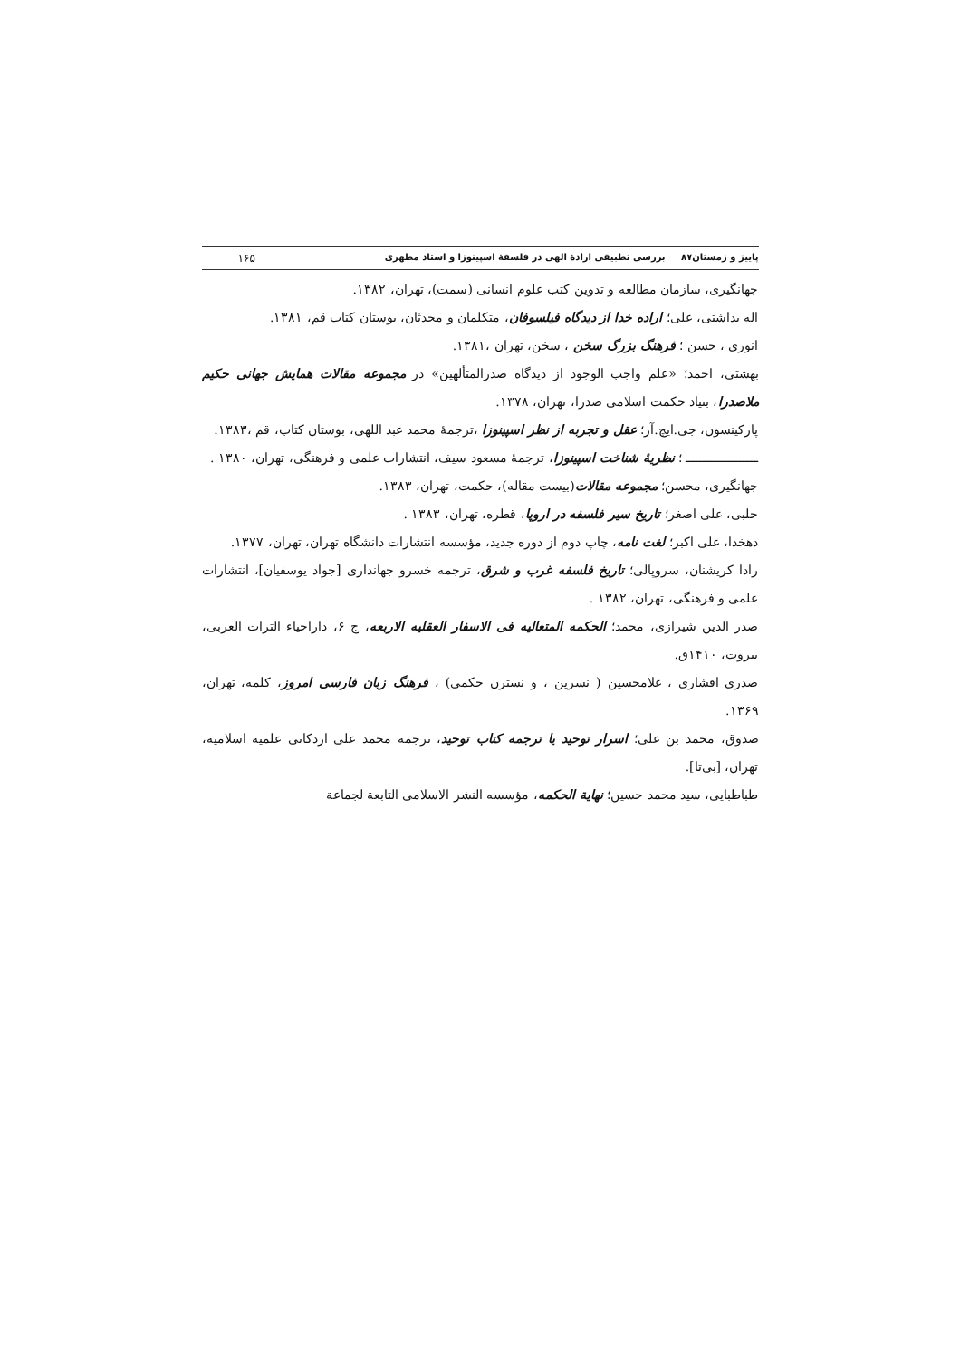پاییز و زمستان۸۷ بررسی تطبیقی ارادهٔ الهی در فلسفهٔ اسپینوزا و استاد مطهری ۱۶۵
جهانگیری، سازمان مطالعه و تدوین کتب علوم انسانی (سمت)، تهران، ۱۳۸۲.
اله بداشتی، علی؛ اراده خدا از دیدگاه فیلسوفان، متکلمان و محدثان، بوستان کتاب قم، ۱۳۸۱.
انوری ، حسن ؛ فرهنگ بزرگ سخن ، سخن، تهران ،۱۳۸۱.
بهشتی، احمد؛ «علم واجب الوجود از دیدگاه صدرالمتألهین» در مجموعه مقالات همایش جهانی حکیم ملاصدرا، بنیاد حکمت اسلامی صدرا، تهران، ۱۳۷۸.
پارکینسون، جی.ایچ.آر؛ عقل و تجربه از نظر اسپینوزا ،ترجمهٔ محمد عبد اللهی، بوستان کتاب، قم ،۱۳۸۳.
ــــــــــــــــــــ ؛ نظریهٔ شناخت اسپینوزا، ترجمهٔ مسعود سیف، انتشارات علمی و فرهنگی، تهران، ۱۳۸۰ .
جهانگیری، محسن؛ مجموعه مقالات(بیست مقاله)، حکمت، تهران، ۱۳۸۳.
حلبی، علی اصغر؛ تاریخ سیر فلسفه در اروپا، قطره، تهران، ۱۳۸۳ .
دهخدا، علی اکبر؛ لغت نامه، چاپ دوم از دوره جدید، مؤسسه انتشارات دانشگاه تهران، تهران، ۱۳۷۷.
رادا کریشنان، سروپالی؛ تاریخ فلسفه غرب و شرق، ترجمه خسرو جهانداری [جواد یوسفیان]، انتشارات علمی و فرهنگی، تهران، ۱۳۸۲ .
صدر الدین شیرازی، محمد؛ الحکمه المتعالیه فی الاسفار العقلیه الاربعه، ج ۶، داراحیاء الترات العربی، بیروت، ۱۴۱۰ق.
صدری افشاری ، غلامحسین ( نسرین ، و نسترن حکمی) ، فرهنگ زبان فارسی امروز، کلمه، تهران، ۱۳۶۹.
صدوق، محمد بن علی؛ اسرار توحید یا ترجمه کتاب توحید، ترجمه محمد علی اردکانی علمیه اسلامیه، تهران، [بی‌تا].
طباطبایی، سید محمد حسین؛ نهایة الحکمه، مؤسسه النشر الاسلامی التابعة لجماعة